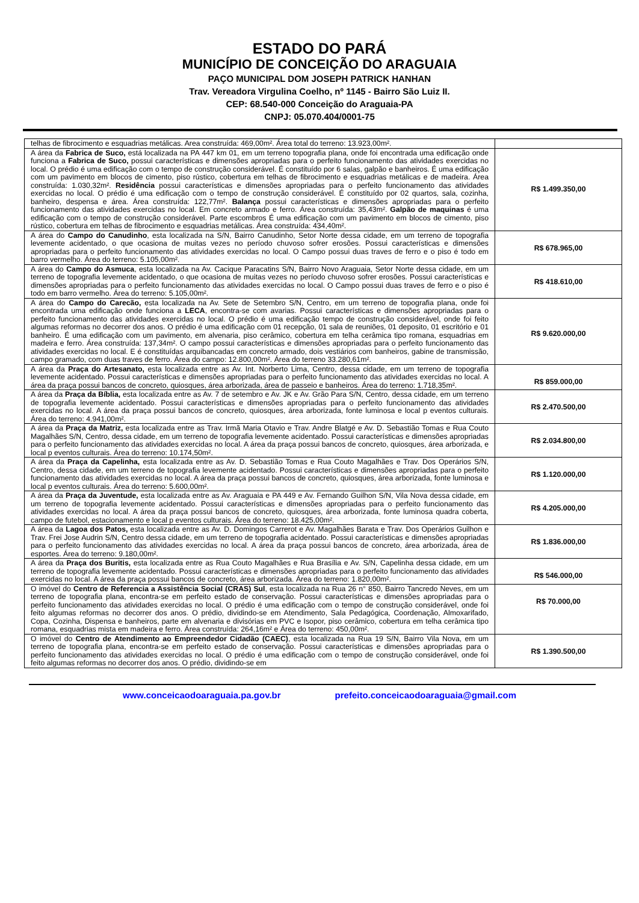ESTADO DO PARÁ
MUNICÍPIO DE CONCEIÇÃO DO ARAGUAIA
PAÇO MUNICIPAL DOM JOSEPH PATRICK HANHAN
Trav. Vereadora Virgulina Coelho, nº 1145 - Bairro São Luiz II.
CEP: 68.540-000 Conceição do Araguaia-PA
CNPJ: 05.070.404/0001-75
| telhas de fibrocimento e esquadrias metálicas. Area construída: 469,00m². Área total do terreno: 13.923,00m². | |
| A área da Fabrica de Suco, está localizada na PA 447 km 01, em um terreno topografia plana, onde foi encontrada uma edificação onde funciona a Fabrica de Suco, possui características e dimensões apropriadas para o perfeito funcionamento das atividades exercidas no local. O prédio é uma edificação com o tempo de construção considerável. É constituído por 6 salas, galpão e banheiros. É uma edificação com um pavimento em blocos de cimento, piso rústico, cobertura em telhas de fibrocimento e esquadrias metálicas e de madeira. Área construída: 1.030,32m². Residência possui características e dimensões apropriadas para o perfeito funcionamento das atividades exercidas no local. O prédio é uma edificação com o tempo de construção considerável. É constituído por 02 quartos, sala, cozinha, banheiro, despensa e área. Área construída: 122,77m². Balança possui características e dimensões apropriadas para o perfeito funcionamento das atividades exercidas no local. Em concreto armado e ferro. Área construída: 35,43m². Galpão de maquinas é uma edificação com o tempo de construção considerável. Parte escombros É uma edificação com um pavimento em blocos de cimento, piso rústico, cobertura em telhas de fibrocimento e esquadrias metálicas. Área construída: 434,40m². | R$ 1.499.350,00 |
| A área do Campo do Canudinho , esta localizada na S/N, Bairro Canudinho, Setor Norte dessa cidade, em um terreno de topografia levemente acidentado, o que ocasiona de muitas vezes no período chuvoso sofrer erosões. Possui características e dimensões apropriadas para o perfeito funcionamento das atividades exercidas no local. O Campo possui duas traves de ferro e o piso é todo em barro vermelho. Área do terreno: 5.105,00m². | R$ 678.965,00 |
| A área do Campo do Asmuca , esta localizada na Av. Cacique Paracatins S/N, Bairro Novo Araguaia, Setor Norte dessa cidade, em um terreno de topografia levemente acidentado, o que ocasiona de muitas vezes no período chuvoso sofrer erosões. Possui características e dimensões apropriadas para o perfeito funcionamento das atividades exercidas no local. O Campo possui duas traves de ferro e o piso é todo em barro vermelho. Área do terreno: 5.105,00m². | R$ 418.610,00 |
| A área do Campo do Carecão, esta localizada na Av. Sete de Setembro S/N, Centro, em um terreno de topografia plana, onde foi encontrada uma edificação onde funciona a LECA , encontra-se com avarias. Possui características e dimensões apropriadas para o perfeito funcionamento das atividades exercidas no local. O prédio é uma edificação tempo de construção considerável, onde foi feito algumas reformas no decorrer dos anos. O prédio é uma edificação com 01 recepção, 01 sala de reuniões, 01 deposito, 01 escritório e 01 banheiro. É uma edificação com um pavimento, em alvenaria, piso cerâmico, cobertura em telha cerâmica tipo romana, esquadrias em madeira e ferro. Área construída: 137,34m². O campo possui características e dimensões apropriadas para o perfeito funcionamento das atividades exercidas no local. E é constituídas arquibancadas em concreto armado, dois vestiários com banheiros, gabine de transmissão, campo gramado, com duas traves de ferro. Área do campo: 12.800,00m². Área do terreno 33.280,61m². | R$ 9.620.000,00 |
| A área da Praça do Artesanato, esta localizada entre as Av. Int. Norberto Lima, Centro, dessa cidade, em um terreno de topografia levemente acidentado. Possui características e dimensões apropriadas para o perfeito funcionamento das atividades exercidas no local. A área da praça possui bancos de concreto, quiosques, área arborizada, área de passeio e banheiros. Área do terreno: 1.718,35m². | R$ 859.000,00 |
| A área da Praça da Bíblia, esta localizada entre as Av. 7 de setembro e Av. JK e Av. Grão Para S/N, Centro, dessa cidade, em um terreno de topografia levemente acidentado. Possui características e dimensões apropriadas para o perfeito funcionamento das atividades exercidas no local. A área da praça possui bancos de concreto, quiosques, área arborizada, fonte luminosa e local p eventos culturais. Área do terreno: 4.941,00m². | R$ 2.470.500,00 |
| A área da Praça da Matriz, esta localizada entre as Trav. Irmã Maria Otavio e Trav. Andre Blatgé e Av. D. Sebastião Tomas e Rua Couto Magalhães S/N, Centro, dessa cidade, em um terreno de topografia levemente acidentado. Possui características e dimensões apropriadas para o perfeito funcionamento das atividades exercidas no local. A área da praça possui bancos de concreto, quiosques, área arborizada, e local p eventos culturais. Área do terreno: 10.174,50m². | R$ 2.034.800,00 |
| A área da Praça da Capelinha, esta localizada entre as Av. D. Sebastião Tomas e Rua Couto Magalhães e Trav. Dos Operários S/N, Centro, dessa cidade, em um terreno de topografia levemente acidentado. Possui características e dimensões apropriadas para o perfeito funcionamento das atividades exercidas no local. A área da praça possui bancos de concreto, quiosques, área arborizada, fonte luminosa e local p eventos culturais. Área do terreno: 5.600,00m². | R$ 1.120.000,00 |
| A área da Praça da Juventude, esta localizada entre as Av. Araguaia e PA 449 e Av. Fernando Guilhon S/N, Vila Nova dessa cidade, em um terreno de topografia levemente acidentado. Possui características e dimensões apropriadas para o perfeito funcionamento das atividades exercidas no local. A área da praça possui bancos de concreto, quiosques, área arborizada, fonte luminosa quadra coberta, campo de futebol, estacionamento e local p eventos culturais. Área do terreno: 18.425,00m². | R$ 4.205.000,00 |
| A área da Lagoa dos Patos, esta localizada entre as Av. D. Domingos Carrerot e Av. Magalhães Barata e Trav. Dos Operários Guilhon e Trav. Frei Jose Audrin S/N, Centro dessa cidade, em um terreno de topografia acidentado. Possui características e dimensões apropriadas para o perfeito funcionamento das atividades exercidas no local. A área da praça possui bancos de concreto, área arborizada, área de esportes. Área do terreno: 9.180,00m². | R$ 1.836.000,00 |
| A área da Praça dos Buritis, esta localizada entre as Rua Couto Magalhães e Rua Brasília e Av. S/N, Capelinha dessa cidade, em um terreno de topografia levemente acidentado. Possui características e dimensões apropriadas para o perfeito funcionamento das atividades exercidas no local. A área da praça possui bancos de concreto, área arborizada. Área do terreno: 1.820,00m². | R$ 546.000,00 |
| O imóvel do Centro de Referencia a Assistência Social (CRAS) Sul , esta localizada na Rua 26 n° 850, Bairro Tancredo Neves, em um terreno de topografia plana, encontra-se em perfeito estado de conservação. Possui características e dimensões apropriadas para o perfeito funcionamento das atividades exercidas no local. O prédio é uma edificação com o tempo de construção considerável, onde foi feito algumas reformas no decorrer dos anos. O prédio, dividindo-se em Atendimento, Sala Pedagógica, Coordenação, Almoxarifado, Copa, Cozinha, Dispensa e banheiros, parte em alvenaria e divisórias em PVC e Isopor, piso cerâmico, cobertura em telha cerâmica tipo romana, esquadrias mista em madeira e ferro. Área construída: 264,16m² e Área do terreno: 450,00m². | R$ 70.000,00 |
| O imóvel do Centro de Atendimento ao Empreendedor Cidadão (CAEC) , esta localizada na Rua 19 S/N, Bairro Vila Nova, em um terreno de topografia plana, encontra-se em perfeito estado de conservação. Possui características e dimensões apropriadas para o perfeito funcionamento das atividades exercidas no local. O prédio é uma edificação com o tempo de construção considerável, onde foi feito algumas reformas no decorrer dos anos. O prédio, dividindo-se em | R$ 1.390.500,00 |
www.conceicaodoaraguaia.pa.gov.br prefeito.conceicaodoaraguaia@gmail.com